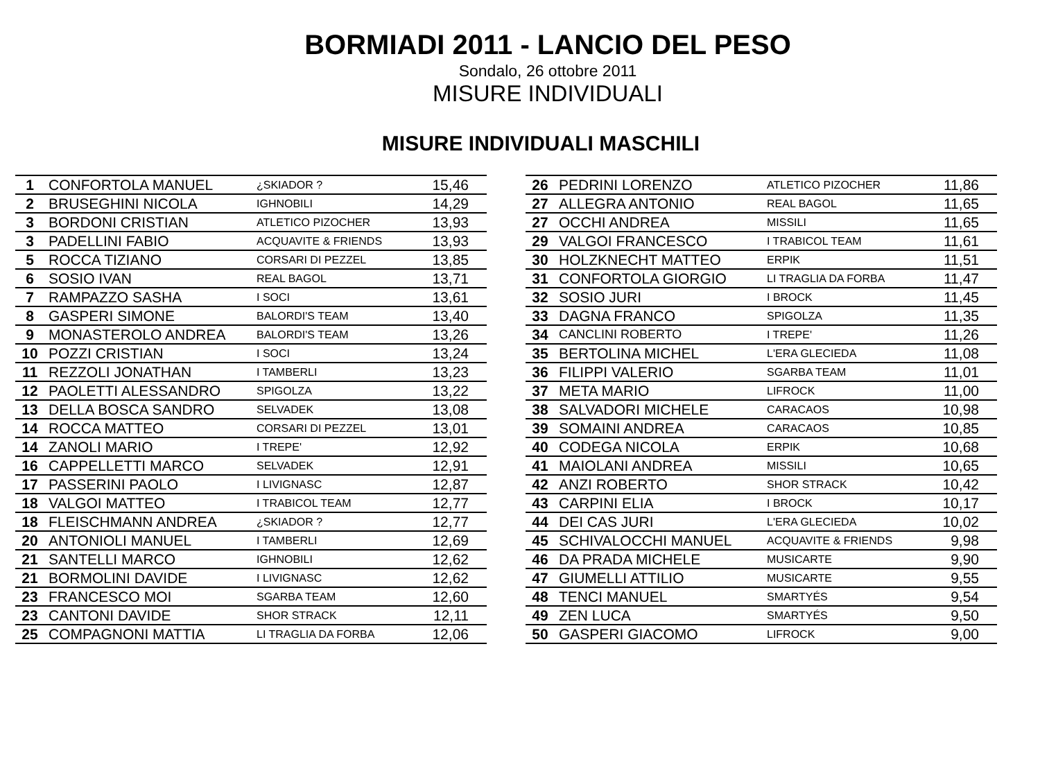BORMIADI 2011 - LANCIO DEL PESO
Sondalo, 26 ottobre 2011
MISURE INDIVIDUALI
MISURE INDIVIDUALI MASCHILI
| 1 | CONFORTOLA MANUEL | ¿SKIADOR ? | 15,46 |
| 2 | BRUSEGHINI NICOLA | IGHNOBILI | 14,29 |
| 3 | BORDONI CRISTIAN | ATLETICO PIZOCHER | 13,93 |
| 3 | PADELLINI FABIO | ACQUAVITE & FRIENDS | 13,93 |
| 5 | ROCCA TIZIANO | CORSARI DI PEZZEL | 13,85 |
| 6 | SOSIO IVAN | REAL BAGOL | 13,71 |
| 7 | RAMPAZZO SASHA | I SOCI | 13,61 |
| 8 | GASPERI SIMONE | BALORDI'S TEAM | 13,40 |
| 9 | MONASTEROLO ANDREA | BALORDI'S TEAM | 13,26 |
| 10 | POZZI CRISTIAN | I SOCI | 13,24 |
| 11 | REZZOLI JONATHAN | I TAMBERLI | 13,23 |
| 12 | PAOLETTI ALESSANDRO | SPIGOLZA | 13,22 |
| 13 | DELLA BOSCA SANDRO | SELVADEK | 13,08 |
| 14 | ROCCA MATTEO | CORSARI DI PEZZEL | 13,01 |
| 14 | ZANOLI MARIO | I TREPE' | 12,92 |
| 16 | CAPPELLETTI MARCO | SELVADEK | 12,91 |
| 17 | PASSERINI PAOLO | I LIVIGNASC | 12,87 |
| 18 | VALGOI MATTEO | I TRABICOL TEAM | 12,77 |
| 18 | FLEISCHMANN ANDREA | ¿SKIADOR ? | 12,77 |
| 20 | ANTONIOLI MANUEL | I TAMBERLI | 12,69 |
| 21 | SANTELLI MARCO | IGHNOBILI | 12,62 |
| 21 | BORMOLINI DAVIDE | I LIVIGNASC | 12,62 |
| 23 | FRANCESCO MOI | SGARBA TEAM | 12,60 |
| 23 | CANTONI DAVIDE | SHOR STRACK | 12,11 |
| 25 | COMPAGNONI MATTIA | LI TRAGLIA DA FORBA | 12,06 |
| 26 | PEDRINI LORENZO | ATLETICO PIZOCHER | 11,86 |
| 27 | ALLEGRA ANTONIO | REAL BAGOL | 11,65 |
| 27 | OCCHI ANDREA | MISSILI | 11,65 |
| 29 | VALGOI FRANCESCO | I TRABICOL TEAM | 11,61 |
| 30 | HOLZKNECHT MATTEO | ERPIK | 11,51 |
| 31 | CONFORTOLA GIORGIO | LI TRAGLIA DA FORBA | 11,47 |
| 32 | SOSIO JURI | I BROCK | 11,45 |
| 33 | DAGNA FRANCO | SPIGOLZA | 11,35 |
| 34 | CANCLINI ROBERTO | I TREPE' | 11,26 |
| 35 | BERTOLINA MICHEL | L'ERA GLECIEDA | 11,08 |
| 36 | FILIPPI VALERIO | SGARBA TEAM | 11,01 |
| 37 | META MARIO | LIFROCK | 11,00 |
| 38 | SALVADORI MICHELE | CARACAOS | 10,98 |
| 39 | SOMAINI ANDREA | CARACAOS | 10,85 |
| 40 | CODEGA NICOLA | ERPIK | 10,68 |
| 41 | MAIOLANI ANDREA | MISSILI | 10,65 |
| 42 | ANZI ROBERTO | SHOR STRACK | 10,42 |
| 43 | CARPINI ELIA | I BROCK | 10,17 |
| 44 | DEI CAS JURI | L'ERA GLECIEDA | 10,02 |
| 45 | SCHIVALOCCHI MANUEL | ACQUAVITE & FRIENDS | 9,98 |
| 46 | DA PRADA MICHELE | MUSICARTE | 9,90 |
| 47 | GIUMELLI ATTILIO | MUSICARTE | 9,55 |
| 48 | TENCI MANUEL | SMARTYÉS | 9,54 |
| 49 | ZEN LUCA | SMARTYÉS | 9,50 |
| 50 | GASPERI GIACOMO | LIFROCK | 9,00 |